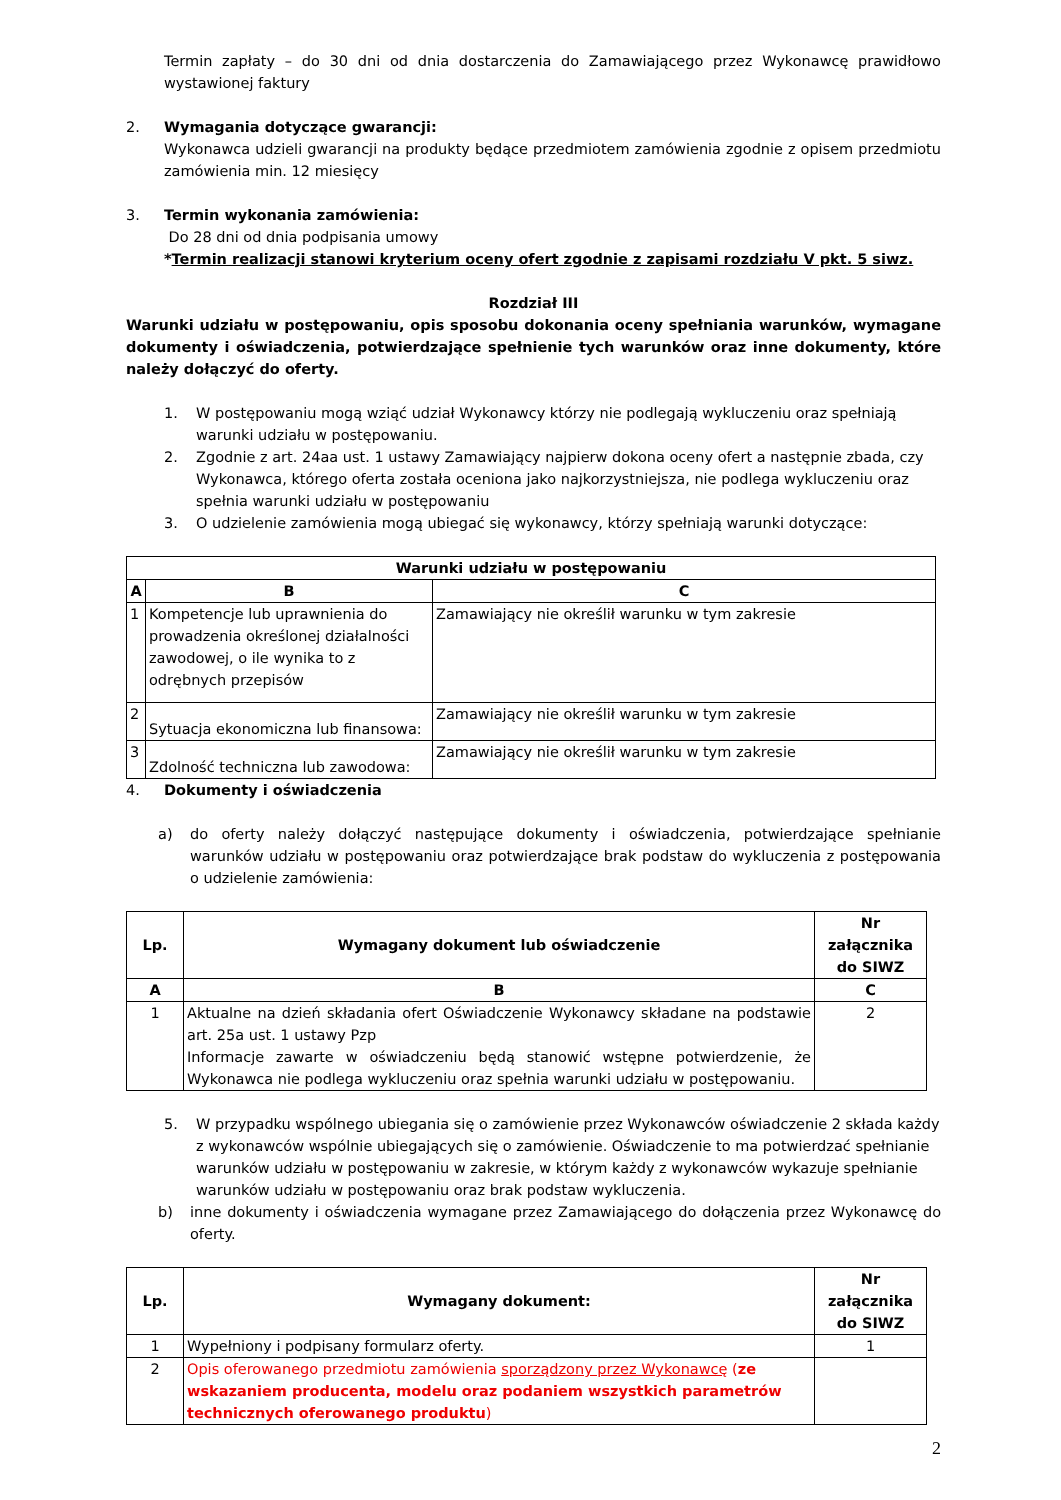Termin zapłaty – do 30 dni od dnia dostarczenia do Zamawiającego przez Wykonawcę prawidłowo wystawionej faktury
2. Wymagania dotyczące gwarancji:
Wykonawca udzieli gwarancji na produkty będące przedmiotem zamówienia zgodnie z opisem przedmiotu zamówienia min. 12 miesięcy
3. Termin wykonania zamówienia:
Do 28 dni od dnia podpisania umowy
*Termin realizacji stanowi kryterium oceny ofert zgodnie z zapisami rozdziału V pkt. 5 siwz.
Rozdział III
Warunki udziału w postępowaniu, opis sposobu dokonania oceny spełniania warunków, wymagane dokumenty i oświadczenia, potwierdzające spełnienie tych warunków oraz inne dokumenty, które należy dołączyć do oferty.
1. W postępowaniu mogą wziąć udział Wykonawcy którzy nie podlegają wykluczeniu oraz spełniają warunki udziału w postępowaniu.
2. Zgodnie z art. 24aa ust. 1 ustawy Zamawiający najpierw dokona oceny ofert a następnie zbada, czy Wykonawca, którego oferta została oceniona jako najkorzystniejsza, nie podlega wykluczeniu oraz spełnia warunki udziału w postępowaniu
3. O udzielenie zamówienia mogą ubiegać się wykonawcy, którzy spełniają warunki dotyczące:
| Warunki udziału w postępowaniu | | |
| --- | --- | --- |
| A | B | C |
| 1 | Kompetencje lub uprawnienia do prowadzenia określonej działalności zawodowej, o ile wynika to z odrębnych przepisów | Zamawiający nie określił warunku w tym zakresie |
| 2 | Sytuacja ekonomiczna lub finansowa: | Zamawiający nie określił warunku w tym zakresie |
| 3 | Zdolność techniczna lub zawodowa: | Zamawiający nie określił warunku w tym zakresie |
4. Dokumenty i oświadczenia
a) do oferty należy dołączyć następujące dokumenty i oświadczenia, potwierdzające spełnianie warunków udziału w postępowaniu oraz potwierdzające brak podstaw do wykluczenia z postępowania o udzielenie zamówienia:
| Lp. | Wymagany dokument lub oświadczenie | Nr załącznika do SIWZ |
| --- | --- | --- |
| A | B | C |
| 1 | Aktualne na dzień składania ofert Oświadczenie Wykonawcy składane na podstawie art. 25a ust. 1 ustawy Pzp Informacje zawarte w oświadczeniu będą stanowić wstępne potwierdzenie, że Wykonawca nie podlega wykluczeniu oraz spełnia warunki udziału w postępowaniu. | 2 |
5. W przypadku wspólnego ubiegania się o zamówienie przez Wykonawców oświadczenie 2 składa każdy z wykonawców wspólnie ubiegających się o zamówienie. Oświadczenie to ma potwierdzać spełnianie warunków udziału w postępowaniu w zakresie, w którym każdy z wykonawców wykazuje spełnianie warunków udziału w postępowaniu oraz brak podstaw wykluczenia.
b) inne dokumenty i oświadczenia wymagane przez Zamawiającego do dołączenia przez Wykonawcę do oferty.
| Lp. | Wymagany dokument: | Nr załącznika do SIWZ |
| --- | --- | --- |
| 1 | Wypełniony i podpisany formularz oferty. | 1 |
| 2 | Opis oferowanego przedmiotu zamówienia sporządzony przez Wykonawcę ( ze wskazaniem producenta, modelu oraz podaniem wszystkich parametrów technicznych oferowanego produktu ) | |
2